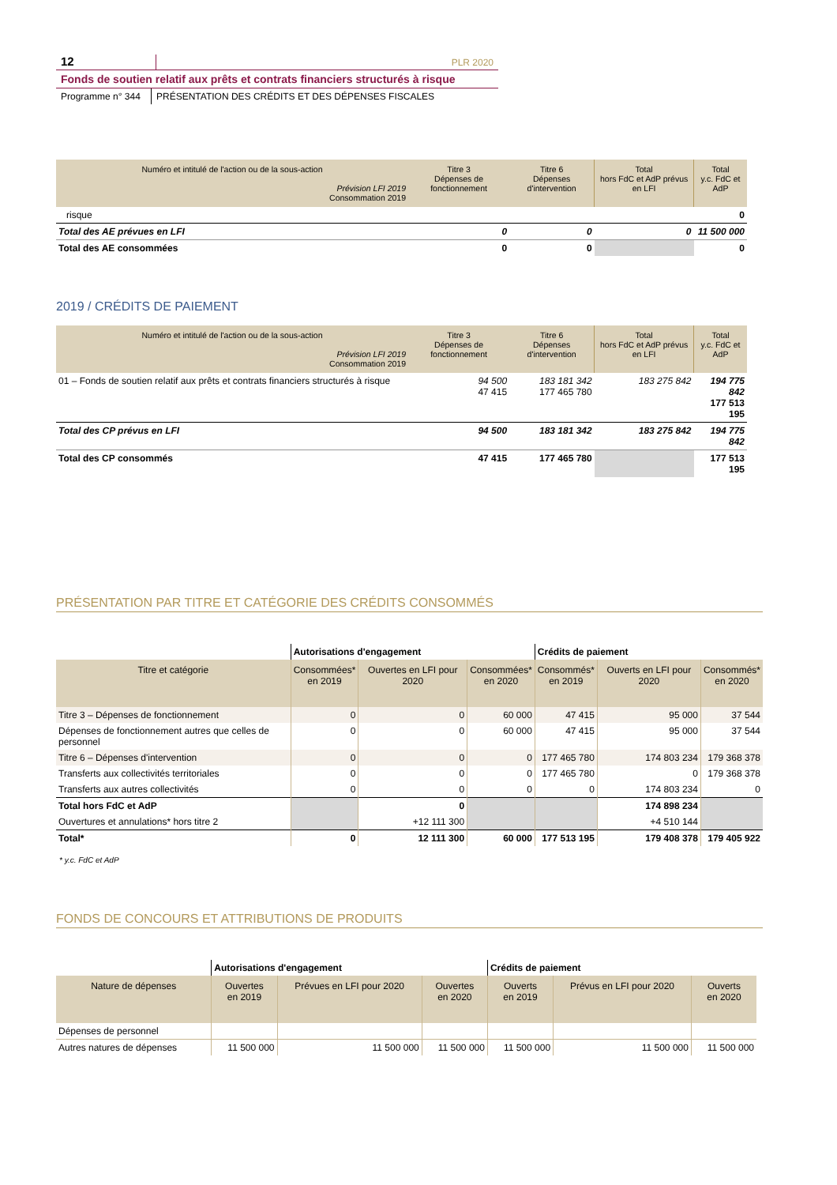12
PLR 2020
Fonds de soutien relatif aux prêts et contrats financiers structurés à risque
Programme n° 344
PRÉSENTATION DES CRÉDITS ET DES DÉPENSES FISCALES
| Numéro et intitulé de l'action ou de la sous-action Prévision LFI 2019 Consommation 2019 | Titre 3 Dépenses de fonctionnement | Titre 6 Dépenses d'intervention | Total hors FdC et AdP prévus en LFI | Total y.c. FdC et AdP |
| --- | --- | --- | --- | --- |
| risque | | | | 0 |
| Total des AE prévues en LFI | 0 | 0 | 0 | 11 500 000 |
| Total des AE consommées | 0 | 0 | | 0 |
2019 / CRÉDITS DE PAIEMENT
| Numéro et intitulé de l'action ou de la sous-action Prévision LFI 2019 Consommation 2019 | Titre 3 Dépenses de fonctionnement | Titre 6 Dépenses d'intervention | Total hors FdC et AdP prévus en LFI | Total y.c. FdC et AdP |
| --- | --- | --- | --- | --- |
| 01 – Fonds de soutien relatif aux prêts et contrats financiers structurés à risque | 94 500 47 415 | 183 181 342 177 465 780 | 183 275 842 | 194 775 842 177 513 195 |
| Total des CP prévus en LFI | 94 500 | 183 181 342 | 183 275 842 | 194 775 842 |
| Total des CP consommés | 47 415 | 177 465 780 | | 177 513 195 |
PRÉSENTATION PAR TITRE ET CATÉGORIE DES CRÉDITS CONSOMMÉS
| | Autorisations d'engagement | | | Crédits de paiement | | |
| Titre et catégorie | Consommées* en 2019 | Ouvertes en LFI pour 2020 | Consommées* en 2020 | Consommés* en 2019 | Ouverts en LFI pour 2020 | Consommés* en 2020 |
| Titre 3 – Dépenses de fonctionnement | 0 | 0 | 60 000 | 47 415 | 95 000 | 37 544 |
| Dépenses de fonctionnement autres que celles de personnel | 0 | 0 | 60 000 | 47 415 | 95 000 | 37 544 |
| Titre 6 – Dépenses d'intervention | 0 | 0 | 0 | 177 465 780 | 174 803 234 | 179 368 378 |
| Transferts aux collectivités territoriales | 0 | 0 | 0 | 177 465 780 | 0 | 179 368 378 |
| Transferts aux autres collectivités | 0 | 0 | 0 | 0 | 174 803 234 | 0 |
| Total hors FdC et AdP | | 0 | | | 174 898 234 | |
| Ouvertures et annulations* hors titre 2 | | +12 111 300 | | | +4 510 144 | |
| Total* | 0 | 12 111 300 | 60 000 | 177 513 195 | 179 408 378 | 179 405 922 |
* y.c. FdC et AdP
FONDS DE CONCOURS ET ATTRIBUTIONS DE PRODUITS
| | Autorisations d'engagement | | | Crédits de paiement | | |
| Nature de dépenses | Ouvertes en 2019 | Prévues en LFI pour 2020 | Ouvertes en 2020 | Ouverts en 2019 | Prévus en LFI pour 2020 | Ouverts en 2020 |
| Dépenses de personnel | | | | | | |
| Autres natures de dépenses | 11 500 000 | 11 500 000 | 11 500 000 | 11 500 000 | 11 500 000 | 11 500 000 |